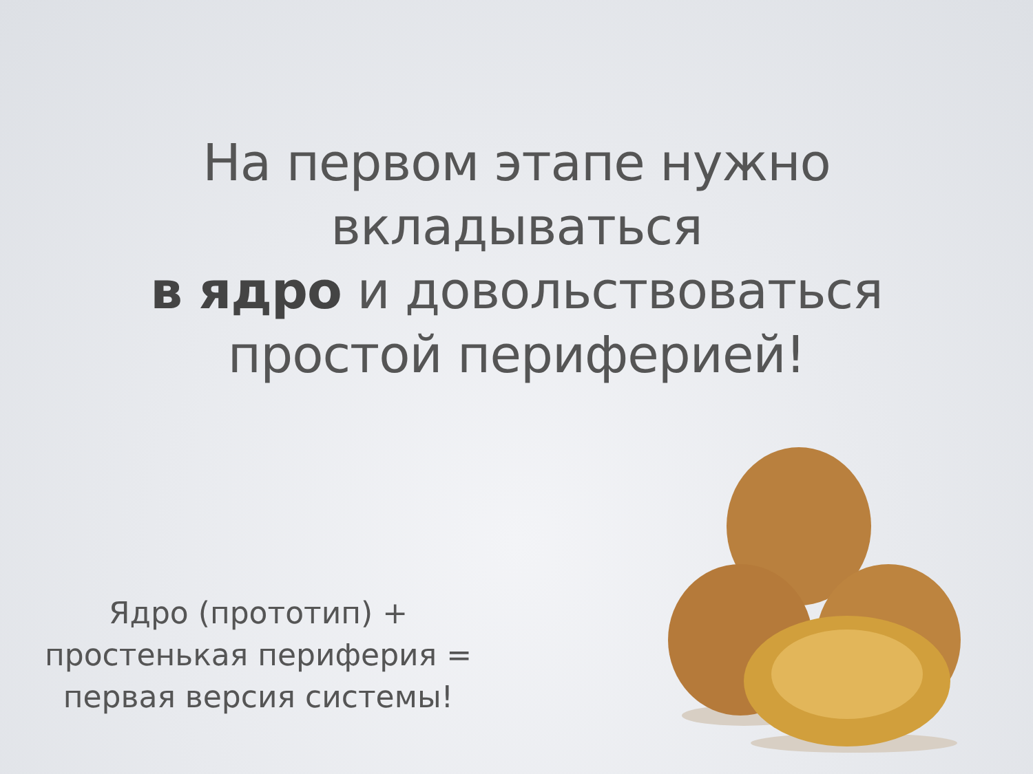На первом этапе нужно вкладываться
в ядро и довольствоваться
простой периферией!
Ядро (прототип) +
простенькая периферия =
первая версия системы!